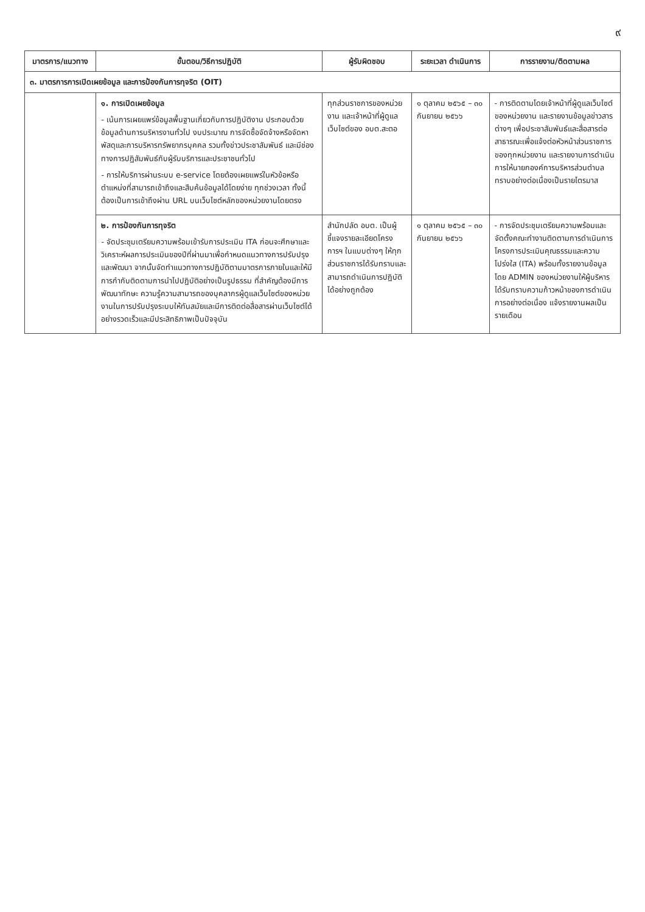๙
| มาตรการ/แนวทาง | ขั้นตอน/วิธีการปฏิบัติ | ผู้รับผิดชอบ | ระยะเวลา ดำเนินการ | การรายงาน/ติดตามผล |
| --- | --- | --- | --- | --- |
| ๓. มาตรการการเปิดเผยข้อมูล และการป้องกันการทุจริต (OIT) | | | | |
| | ๑. การเปิดเผยข้อมูล - เน้นการเผยแพร่ข้อมูลพื้นฐานเกี่ยวกับการปฏิบัติงาน ประกอบด้วยข้อมูลด้านการบริหารงานทั่วไป งบประมาณ การจัดซื้อจัดจ้างหรือจัดหาพัสดุและการบริหารทรัพยากรบุคคล รวมทั้งข่าวประชาสัมพันธ์ และมีช่องทางการปฏิสัมพันธ์กับผู้รับบริการและประชาชนทั่วไป - การให้บริการผ่านระบบ e-service โดยต้องเผยแพร่ในหัวข้อหรือตำแหน่งที่สามารถเข้าถึงและสืบค้นข้อมูลได้โดยง่าย ทุกช่วงเวลา ทั้งนี้ ต้องเป็นการเข้าถึงผ่าน URL บนเว็บไซต์หลักของหน่วยงานโดยตรง | ทุกส่วนราชการของหน่วยงาน และเจ้าหน้าที่ผู้ดูแลเว็บไซต์ของ อบต.สะตอ | ๑ ตุลาคม ๒๕๖๕ – ๓๐ กันยายน ๒๕๖๖ | - การติดตามโดยเจ้าหน้าที่ผู้ดูแลเว็บไซต์ของหน่วยงาน และรายงานข้อมูลข่าวสารต่างๆ เพื่อประชาสัมพันธ์และสื่อสารต่อสาธารณะเพื่อแจ้งต่อหัวหน้าส่วนราชการของทุกหน่วยงาน และรายงานการดำเนินการให้นายกองค์การบริหารส่วนตำบลทราบอย่างต่อเนื่องเป็นรายไตรมาส |
| | ๒. การป้องกันการทุจริต - จัดประชุมเตรียมความพร้อมเข้ารับการประเมิน ITA ก่อนจะศึกษาและวิเคราะห์ผลการประเมินของปีที่ผ่านมาเพื่อกำหนดแนวทางการปรับปรุงและพัฒนา จากนั้นจัดทำแนวทางการปฏิบัติตามมาตรการภายในและให้มีการกำกับติดตามการนำไปปฏิบัติอย่างเป็นรูปธรรม ที่สำคัญต้องมีการพัฒนาทักษะ ความรู้ความสามารถของบุคลากรผู้ดูแลเว็บไซต์ของหน่วยงานในการปรับปรุงระบบให้ทันสมัยและมีการติดต่อสื่อสารผ่านเว็บไซต์ได้อย่างรวดเร็วและมีประสิทธิภาพเป็นปัจจุบัน | สำนักปลัด อบต. เป็นผู้ชี้แจงรายละเอียดโครงการฯ ในแบบต่างๆ ให้ทุกส่วนราชการได้รับทราบและสามารถดำเนินการปฏิบัติได้อย่างถูกต้อง | ๑ ตุลาคม ๒๕๖๕ – ๓๐ กันยายน ๒๕๖๖ | - การจัดประชุมเตรียมความพร้อมและจัดตั้งคณะทำงานติดตามการดำเนินการโครงการประเมินคุณธรรมและความโปร่งใส (ITA) พร้อมทั้งรายงานข้อมูลโดย ADMIN ของหน่วยงานให้ผู้บริหารได้รับทราบความก้าวหน้าของการดำเนินการอย่างต่อเนื่อง แจ้งรายงานผลเป็นรายเดือน |